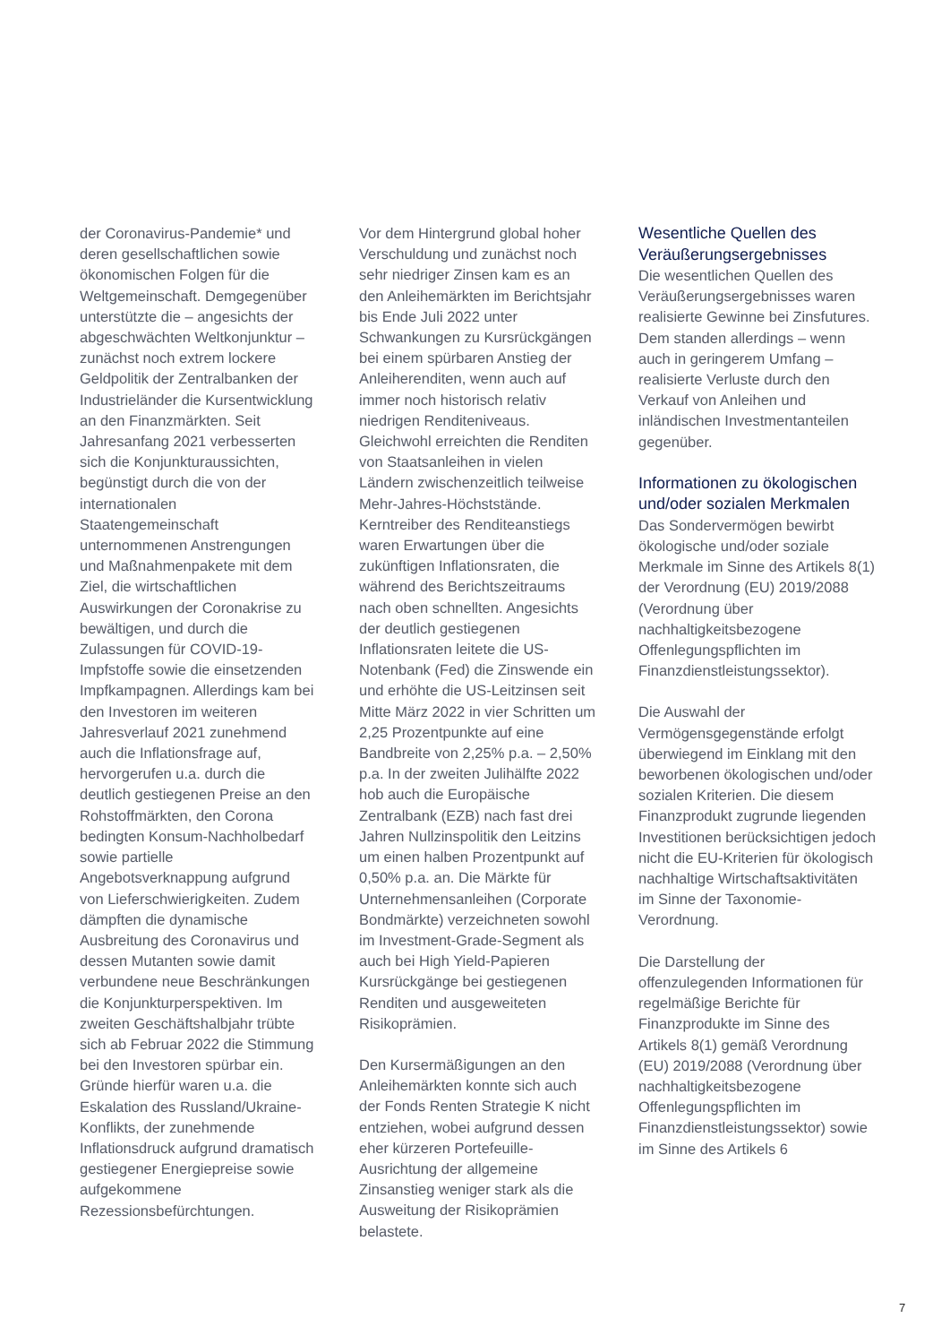der Coronavirus-Pandemie* und deren gesellschaftlichen sowie ökonomischen Folgen für die Weltgemeinschaft. Demgegenüber unterstützte die – angesichts der abgeschwächten Weltkonjunktur – zunächst noch extrem lockere Geldpolitik der Zentralbanken der Industrieländer die Kursentwicklung an den Finanzmärkten. Seit Jahresanfang 2021 verbesserten sich die Konjunkturaussichten, begünstigt durch die von der internationalen Staatengemeinschaft unternommenen Anstrengungen und Maßnahmenpakete mit dem Ziel, die wirtschaftlichen Auswirkungen der Coronakrise zu bewältigen, und durch die Zulassungen für COVID-19-Impfstoffe sowie die einsetzenden Impfkampagnen. Allerdings kam bei den Investoren im weiteren Jahresverlauf 2021 zunehmend auch die Inflationsfrage auf, hervorgerufen u.a. durch die deutlich gestiegenen Preise an den Rohstoffmärkten, den Corona bedingten Konsum-Nachholbedarf sowie partielle Angebotsverknappung aufgrund von Lieferschwierigkeiten. Zudem dämpften die dynamische Ausbreitung des Coronavirus und dessen Mutanten sowie damit verbundene neue Beschränkungen die Konjunkturperspektiven. Im zweiten Geschäftshalbjahr trübte sich ab Februar 2022 die Stimmung bei den Investoren spürbar ein. Gründe hierfür waren u.a. die Eskalation des Russland/Ukraine-Konflikts, der zunehmende Inflationsdruck aufgrund dramatisch gestiegener Energiepreise sowie aufgekommene Rezessionsbefürchtungen.
Vor dem Hintergrund global hoher Verschuldung und zunächst noch sehr niedriger Zinsen kam es an den Anleihemärkten im Berichtsjahr bis Ende Juli 2022 unter Schwankungen zu Kursrückgängen bei einem spürbaren Anstieg der Anleiherenditen, wenn auch auf immer noch historisch relativ niedrigen Renditeniveaus. Gleichwohl erreichten die Renditen von Staatsanleihen in vielen Ländern zwischenzeitlich teilweise Mehr-Jahres-Höchststände. Kerntreiber des Renditeanstiegs waren Erwartungen über die zukünftigen Inflationsraten, die während des Berichtszeitraums nach oben schnellten. Angesichts der deutlich gestiegenen Inflationsraten leitete die US-Notenbank (Fed) die Zinswende ein und erhöhte die US-Leitzinsen seit Mitte März 2022 in vier Schritten um 2,25 Prozentpunkte auf eine Bandbreite von 2,25% p.a. – 2,50% p.a. In der zweiten Julihälfte 2022 hob auch die Europäische Zentralbank (EZB) nach fast drei Jahren Nullzinspolitik den Leitzins um einen halben Prozentpunkt auf 0,50% p.a. an. Die Märkte für Unternehmensanleihen (Corporate Bondmärkte) verzeichneten sowohl im Investment-Grade-Segment als auch bei High Yield-Papieren Kursrückgänge bei gestiegenen Renditen und ausgeweiteten Risikoprämien.
Den Kursermäßigungen an den Anleihemärkten konnte sich auch der Fonds Renten Strategie K nicht entziehen, wobei aufgrund dessen eher kürzeren Portefeuille-Ausrichtung der allgemeine Zinsanstieg weniger stark als die Ausweitung der Risikoprämien belastete.
Wesentliche Quellen des Veräußerungsergebnisses
Die wesentlichen Quellen des Veräußerungsergebnisses waren realisierte Gewinne bei Zinsfutures. Dem standen allerdings – wenn auch in geringerem Umfang – realisierte Verluste durch den Verkauf von Anleihen und inländischen Investmentanteilen gegenüber.
Informationen zu ökologischen und/oder sozialen Merkmalen
Das Sondervermögen bewirbt ökologische und/oder soziale Merkmale im Sinne des Artikels 8(1) der Verordnung (EU) 2019/2088 (Verordnung über nachhaltigkeitsbezogene Offenlegungspflichten im Finanzdienstleistungssektor).
Die Auswahl der Vermögensgegenstände erfolgt überwiegend im Einklang mit den beworbenen ökologischen und/oder sozialen Kriterien. Die diesem Finanzprodukt zugrunde liegenden Investitionen berücksichtigen jedoch nicht die EU-Kriterien für ökologisch nachhaltige Wirtschaftsaktivitäten im Sinne der Taxonomie-Verordnung.
Die Darstellung der offenzulegenden Informationen für regelmäßige Berichte für Finanzprodukte im Sinne des Artikels 8(1) gemäß Verordnung (EU) 2019/2088 (Verordnung über nachhaltigkeitsbezogene Offenlegungspflichten im Finanzdienstleistungssektor) sowie im Sinne des Artikels 6
7